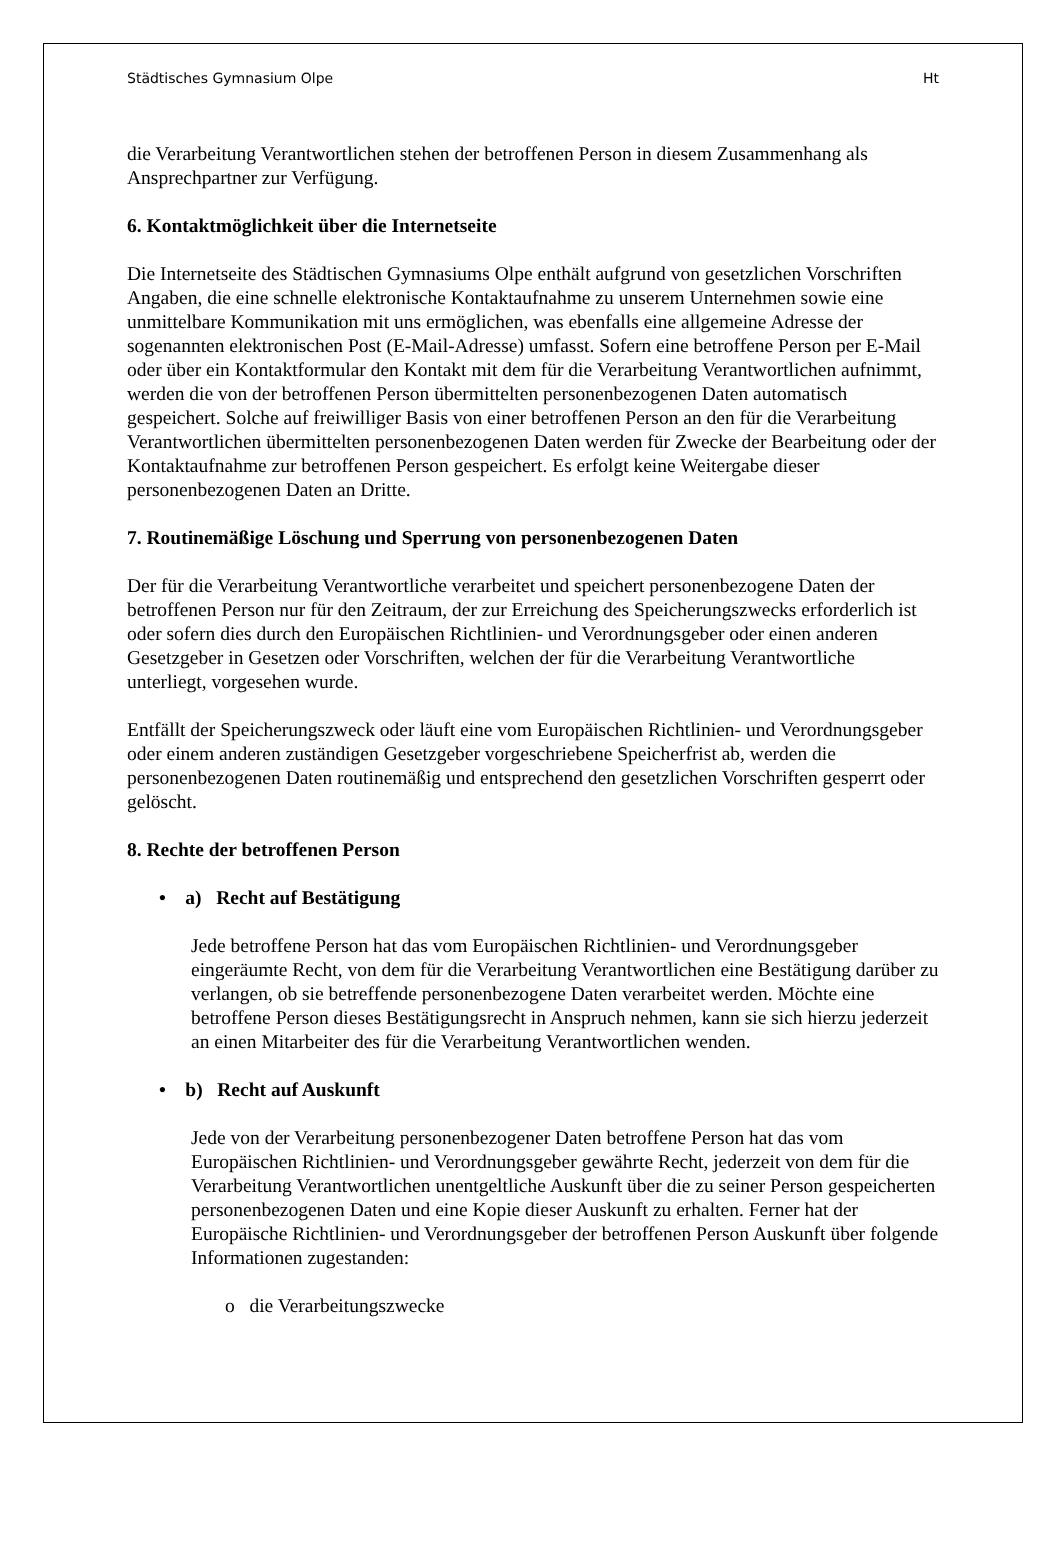Städtisches Gymnasium Olpe Ht
die Verarbeitung Verantwortlichen stehen der betroffenen Person in diesem Zusammenhang als Ansprechpartner zur Verfügung.
6. Kontaktmöglichkeit über die Internetseite
Die Internetseite des Städtischen Gymnasiums Olpe enthält aufgrund von gesetzlichen Vorschriften Angaben, die eine schnelle elektronische Kontaktaufnahme zu unserem Unternehmen sowie eine unmittelbare Kommunikation mit uns ermöglichen, was ebenfalls eine allgemeine Adresse der sogenannten elektronischen Post (E-Mail-Adresse) umfasst. Sofern eine betroffene Person per E-Mail oder über ein Kontaktformular den Kontakt mit dem für die Verarbeitung Verantwortlichen aufnimmt, werden die von der betroffenen Person übermittelten personenbezogenen Daten automatisch gespeichert. Solche auf freiwilliger Basis von einer betroffenen Person an den für die Verarbeitung Verantwortlichen übermittelten personenbezogenen Daten werden für Zwecke der Bearbeitung oder der Kontaktaufnahme zur betroffenen Person gespeichert. Es erfolgt keine Weitergabe dieser personenbezogenen Daten an Dritte.
7. Routinemäßige Löschung und Sperrung von personenbezogenen Daten
Der für die Verarbeitung Verantwortliche verarbeitet und speichert personenbezogene Daten der betroffenen Person nur für den Zeitraum, der zur Erreichung des Speicherungszwecks erforderlich ist oder sofern dies durch den Europäischen Richtlinien- und Verordnungsgeber oder einen anderen Gesetzgeber in Gesetzen oder Vorschriften, welchen der für die Verarbeitung Verantwortliche unterliegt, vorgesehen wurde.
Entfällt der Speicherungszweck oder läuft eine vom Europäischen Richtlinien- und Verordnungsgeber oder einem anderen zuständigen Gesetzgeber vorgeschriebene Speicherfrist ab, werden die personenbezogenen Daten routinemäßig und entsprechend den gesetzlichen Vorschriften gesperrt oder gelöscht.
8. Rechte der betroffenen Person
• a) Recht auf Bestätigung
Jede betroffene Person hat das vom Europäischen Richtlinien- und Verordnungsgeber eingeräumte Recht, von dem für die Verarbeitung Verantwortlichen eine Bestätigung darüber zu verlangen, ob sie betreffende personenbezogene Daten verarbeitet werden. Möchte eine betroffene Person dieses Bestätigungsrecht in Anspruch nehmen, kann sie sich hierzu jederzeit an einen Mitarbeiter des für die Verarbeitung Verantwortlichen wenden.
• b) Recht auf Auskunft
Jede von der Verarbeitung personenbezogener Daten betroffene Person hat das vom Europäischen Richtlinien- und Verordnungsgeber gewährte Recht, jederzeit von dem für die Verarbeitung Verantwortlichen unentgeltliche Auskunft über die zu seiner Person gespeicherten personenbezogenen Daten und eine Kopie dieser Auskunft zu erhalten. Ferner hat der Europäische Richtlinien- und Verordnungsgeber der betroffenen Person Auskunft über folgende Informationen zugestanden:
o die Verarbeitungszwecke